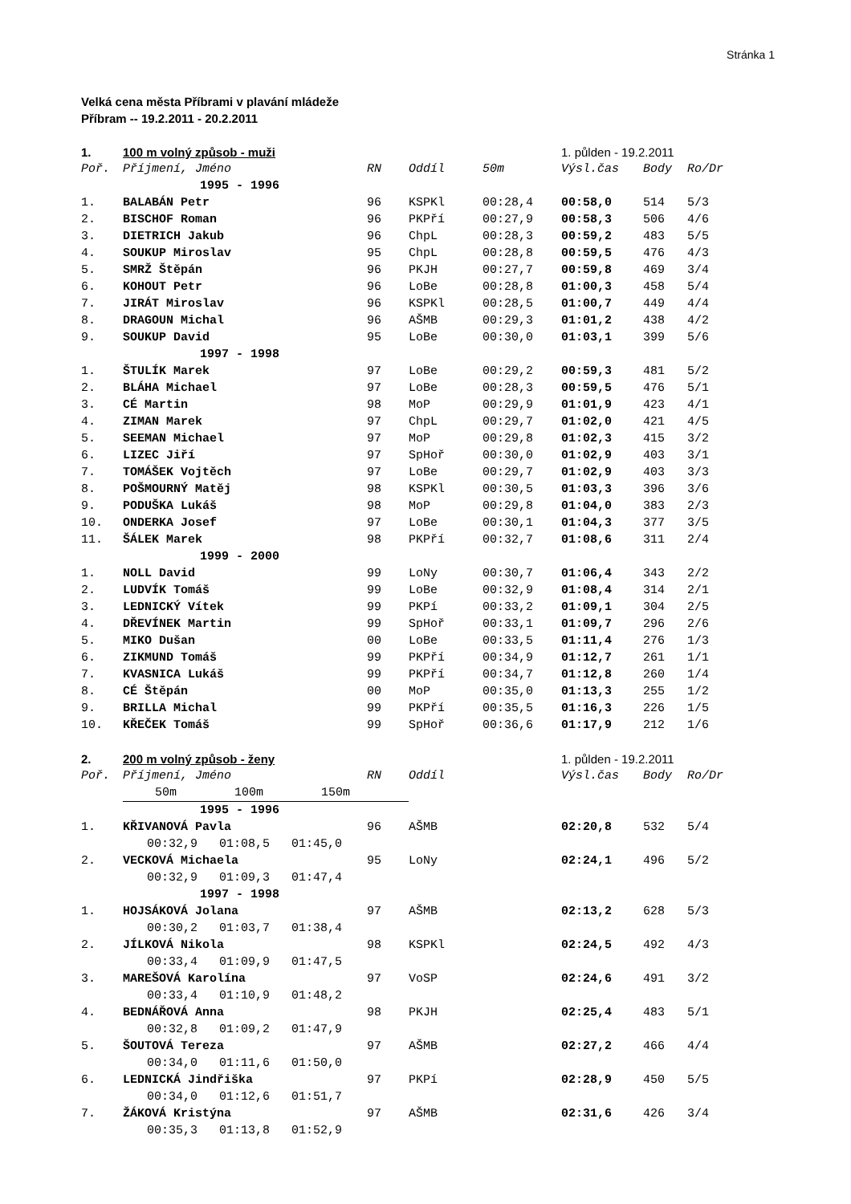Stránka 1
Velká cena města Příbrami v plavání mládeže
Příbram -- 19.2.2011 - 20.2.2011
| 1. | 100 m volný způsob - muži | | | | 1. půlden - 19.2.2011 | | |
| Poř. | Příjmení, Jméno | RN | Oddíl | 50m | Výsl.čas | Body | Ro/Dr |
| | 1995 - 1996 | | | | | | |
| 1. | BALABÁN Petr | 96 | KSPKl | 00:28,4 | 00:58,0 | 514 | 5/3 |
| 2. | BISCHOF Roman | 96 | PKPří | 00:27,9 | 00:58,3 | 506 | 4/6 |
| 3. | DIETRICH Jakub | 96 | ChpL | 00:28,3 | 00:59,2 | 483 | 5/5 |
| 4. | SOUKUP Miroslav | 95 | ChpL | 00:28,8 | 00:59,5 | 476 | 4/3 |
| 5. | SMRŽ Štěpán | 96 | PKJH | 00:27,7 | 00:59,8 | 469 | 3/4 |
| 6. | KOHOUT Petr | 96 | LoBe | 00:28,8 | 01:00,3 | 458 | 5/4 |
| 7. | JIRÁT Miroslav | 96 | KSPKl | 00:28,5 | 01:00,7 | 449 | 4/4 |
| 8. | DRAGOUN Michal | 96 | AŠMB | 00:29,3 | 01:01,2 | 438 | 4/2 |
| 9. | SOUKUP David | 95 | LoBe | 00:30,0 | 01:03,1 | 399 | 5/6 |
| | 1997 - 1998 | | | | | | |
| 1. | ŠTULÍK Marek | 97 | LoBe | 00:29,2 | 00:59,3 | 481 | 5/2 |
| 2. | BLÁHA Michael | 97 | LoBe | 00:28,3 | 00:59,5 | 476 | 5/1 |
| 3. | CÉ Martin | 98 | MoP | 00:29,9 | 01:01,9 | 423 | 4/1 |
| 4. | ZIMAN Marek | 97 | ChpL | 00:29,7 | 01:02,0 | 421 | 4/5 |
| 5. | SEEMAN Michael | 97 | MoP | 00:29,8 | 01:02,3 | 415 | 3/2 |
| 6. | LIZEC Jiří | 97 | SpHoř | 00:30,0 | 01:02,9 | 403 | 3/1 |
| 7. | TOMÁŠEK Vojtěch | 97 | LoBe | 00:29,7 | 01:02,9 | 403 | 3/3 |
| 8. | POŠMOURNÝ Matěj | 98 | KSPKl | 00:30,5 | 01:03,3 | 396 | 3/6 |
| 9. | PODUŠKA Lukáš | 98 | MoP | 00:29,8 | 01:04,0 | 383 | 2/3 |
| 10. | ONDERKA Josef | 97 | LoBe | 00:30,1 | 01:04,3 | 377 | 3/5 |
| 11. | ŠÁLEK Marek | 98 | PKPří | 00:32,7 | 01:08,6 | 311 | 2/4 |
| | 1999 - 2000 | | | | | | |
| 1. | NOLL David | 99 | LoNy | 00:30,7 | 01:06,4 | 343 | 2/2 |
| 2. | LUDVÍK Tomáš | 99 | LoBe | 00:32,9 | 01:08,4 | 314 | 2/1 |
| 3. | LEDNICKÝ Vítek | 99 | PKPí | 00:33,2 | 01:09,1 | 304 | 2/5 |
| 4. | DŘEVÍNEK Martin | 99 | SpHoř | 00:33,1 | 01:09,7 | 296 | 2/6 |
| 5. | MIKO Dušan | 00 | LoBe | 00:33,5 | 01:11,4 | 276 | 1/3 |
| 6. | ZIKMUND Tomáš | 99 | PKPří | 00:34,9 | 01:12,7 | 261 | 1/1 |
| 7. | KVASNICA Lukáš | 99 | PKPří | 00:34,7 | 01:12,8 | 260 | 1/4 |
| 8. | CÉ Štěpán | 00 | MoP | 00:35,0 | 01:13,3 | 255 | 1/2 |
| 9. | BRILLA Michal | 99 | PKPří | 00:35,5 | 01:16,3 | 226 | 1/5 |
| 10. | KŘEČEK Tomáš | 99 | SpHoř | 00:36,6 | 01:17,9 | 212 | 1/6 |
| 2. | 200 m volný způsob - ženy | | | | 1. půlden - 19.2.2011 | | |
| Poř. | Příjmení, Jméno | RN | Oddíl | | Výsl.čas | Body | Ro/Dr |
| | 50m 100m 150m | | | | | | |
| | 1995 - 1996 | | | | | | |
| 1. | KŘIVANOVÁ Pavla | 96 | AŠMB | | 02:20,8 | 532 | 5/4 |
| | 00:32,9 01:08,5 01:45,0 | | | | | | |
| 2. | VECKOVÁ Michaela | 95 | LoNy | | 02:24,1 | 496 | 5/2 |
| | 00:32,9 01:09,3 01:47,4 | | | | | | |
| | 1997 - 1998 | | | | | | |
| 1. | HOJSÁKOVÁ Jolana | 97 | AŠMB | | 02:13,2 | 628 | 5/3 |
| | 00:30,2 01:03,7 01:38,4 | | | | | | |
| 2. | JÍLKOVÁ Nikola | 98 | KSPKl | | 02:24,5 | 492 | 4/3 |
| | 00:33,4 01:09,9 01:47,5 | | | | | | |
| 3. | MAREŠOVÁ Karolína | 97 | VoSP | | 02:24,6 | 491 | 3/2 |
| | 00:33,4 01:10,9 01:48,2 | | | | | | |
| 4. | BEDNÁŘOVÁ Anna | 98 | PKJH | | 02:25,4 | 483 | 5/1 |
| | 00:32,8 01:09,2 01:47,9 | | | | | | |
| 5. | ŠOUTOVÁ Tereza | 97 | AŠMB | | 02:27,2 | 466 | 4/4 |
| | 00:34,0 01:11,6 01:50,0 | | | | | | |
| 6. | LEDNICKÁ Jindřiška | 97 | PKPí | | 02:28,9 | 450 | 5/5 |
| | 00:34,0 01:12,6 01:51,7 | | | | | | |
| 7. | ŽÁKOVÁ Kristýna | 97 | AŠMB | | 02:31,6 | 426 | 3/4 |
| | 00:35,3 01:13,8 01:52,9 | | | | | | |